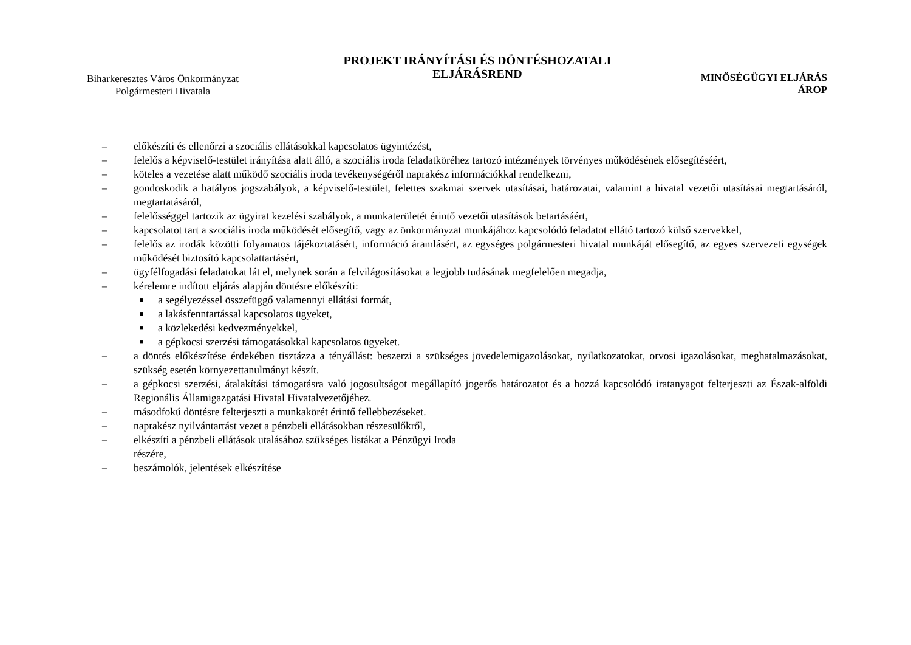Biharkeresztes Város Önkormányzat
Polgármesteri Hivatala
PROJEKT IRÁNYÍTÁSI ÉS DÖNTÉSHOZATALI
ELJÁRÁSREND
MINŐSÉGÜGYI ELJÁRÁS
ÁROP
– előkészíti és ellenőrzi a szociális ellátásokkal kapcsolatos ügyintézést,
– felelős a képviselő-testület irányítása alatt álló, a szociális iroda feladatköréhez tartozó intézmények törvényes működésének elősegítéséért,
– köteles a vezetése alatt működő szociális iroda tevékenységéről naprakész információkkal rendelkezni,
– gondoskodik a hatályos jogszabályok, a képviselő-testület, felettes szakmai szervek utasításai, határozatai, valamint a hivatal vezetői utasításai megtartásáról, megtartatásáról,
– felelősséggel tartozik az ügyirat kezelési szabályok, a munkaterületét érintő vezetői utasítások betartásáért,
– kapcsolatot tart a szociális iroda működését elősegítő, vagy az önkormányzat munkájához kapcsolódó feladatot ellátó tartozó külső szervekkel,
– felelős az irodák közötti folyamatos tájékoztatásért, információ áramlásért, az egységes polgármesteri hivatal munkáját elősegítő, az egyes szervezeti egységek működését biztosító kapcsolattartásért,
– ügyfélfogadási feladatokat lát el, melynek során a felvilágosításokat a legjobb tudásának megfelelően megadja,
– kérelemre indított eljárás alapján döntésre előkészíti:
■ a segélyezéssel összefüggő valamennyi ellátási formát,
■ a lakásfenntartással kapcsolatos ügyeket,
■ a közlekedési kedvezményekkel,
■ a gépkocsi szerzési támogatásokkal kapcsolatos ügyeket.
– a döntés előkészítése érdekében tisztázza a tényállást: beszerzi a szükséges jövedelemigazolásokat, nyilatkozatokat, orvosi igazolásokat, meghatalmazásokat, szükség esetén környezettanulmányt készít.
– a gépkocsi szerzési, átalakítási támogatásra való jogosultságot megállapító jogerős határozatot és a hozzá kapcsolódó iratanyagot felterjeszti az Észak-alföldi Regionális Államigazgatási Hivatal Hivatalvezetőjéhez.
– másodfokú döntésre felterjeszti a munkakörét érintő fellebbezéseket.
– naprakész nyilvántartást vezet a pénzbeli ellátásokban részesülőkről,
– elkészíti a pénzbeli ellátások utalásához szükséges listákat a Pénzügyi Iroda
részére,
– beszámolók, jelentések elkészítése